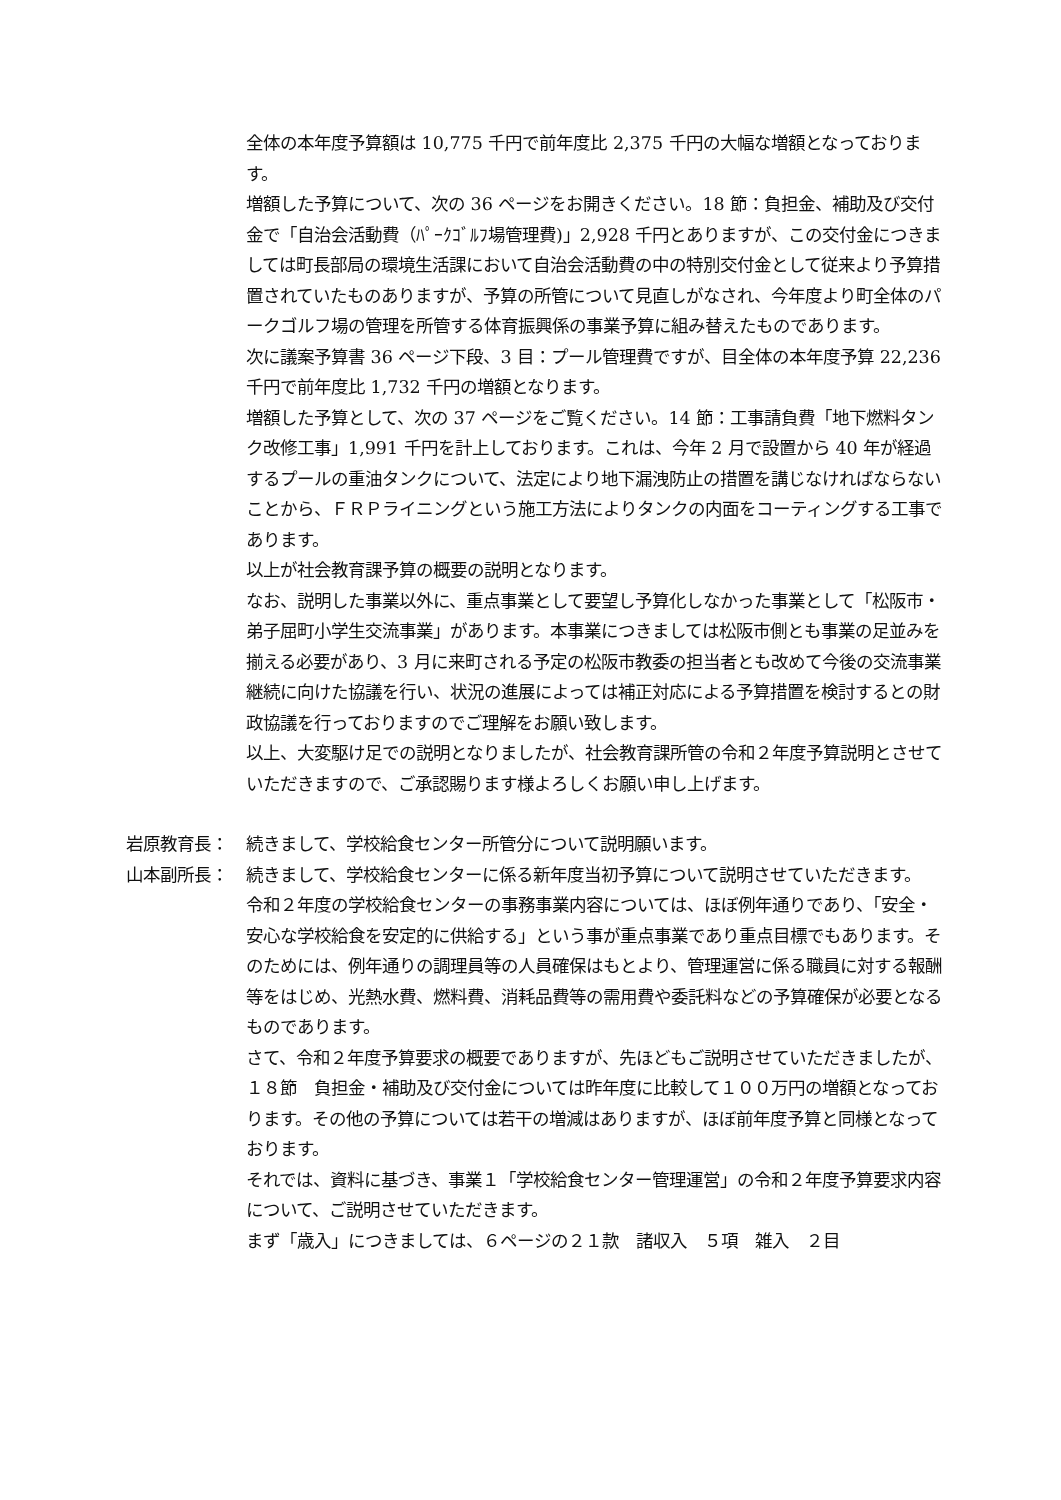全体の本年度予算額は 10,775 千円で前年度比 2,375 千円の大幅な増額となっております。
増額した予算について、次の 36 ページをお開きください。18 節：負担金、補助及び交付金で「自治会活動費（ﾊﾟｰｸｺﾞﾙﾌ場管理費)」2,928 千円とありますが、この交付金につきましては町長部局の環境生活課において自治会活動費の中の特別交付金として従来より予算措置されていたものありますが、予算の所管について見直しがなされ、今年度より町全体のパークゴルフ場の管理を所管する体育振興係の事業予算に組み替えたものであります。
次に議案予算書 36 ページ下段、3 目：プール管理費ですが、目全体の本年度予算 22,236 千円で前年度比 1,732 千円の増額となります。
増額した予算として、次の 37 ページをご覧ください。14 節：工事請負費「地下燃料タンク改修工事」1,991 千円を計上しております。これは、今年 2 月で設置から 40 年が経過するプールの重油タンクについて、法定により地下漏洩防止の措置を講じなければならないことから、ＦＲＰライニングという施工方法によりタンクの内面をコーティングする工事であります。
以上が社会教育課予算の概要の説明となります。
なお、説明した事業以外に、重点事業として要望し予算化しなかった事業として「松阪市・弟子屈町小学生交流事業」があります。本事業につきましては松阪市側とも事業の足並みを揃える必要があり、3 月に来町される予定の松阪市教委の担当者とも改めて今後の交流事業継続に向けた協議を行い、状況の進展によっては補正対応による予算措置を検討するとの財政協議を行っておりますのでご理解をお願い致します。
以上、大変駆け足での説明となりましたが、社会教育課所管の令和２年度予算説明とさせていただきますので、ご承認賜ります様よろしくお願い申し上げます。
岩原教育長： 続きまして、学校給食センター所管分について説明願います。
山本副所長： 続きまして、学校給食センターに係る新年度当初予算について説明させていただきます。
令和２年度の学校給食センターの事務事業内容については、ほぼ例年通りであり、「安全・安心な学校給食を安定的に供給する」という事が重点事業であり重点目標でもあります。そのためには、例年通りの調理員等の人員確保はもとより、管理運営に係る職員に対する報酬等をはじめ、光熱水費、燃料費、消耗品費等の需用費や委託料などの予算確保が必要となるものであります。
さて、令和２年度予算要求の概要でありますが、先ほどもご説明させていただきましたが、１８節　負担金・補助及び交付金については昨年度に比較して１００万円の増額となっております。その他の予算については若干の増減はありますが、ほぼ前年度予算と同様となっております。
それでは、資料に基づき、事業１「学校給食センター管理運営」の令和２年度予算要求内容について、ご説明させていただきます。
まず「歳入」につきましては、６ページの２１款　諸収入　５項　雑入　２目